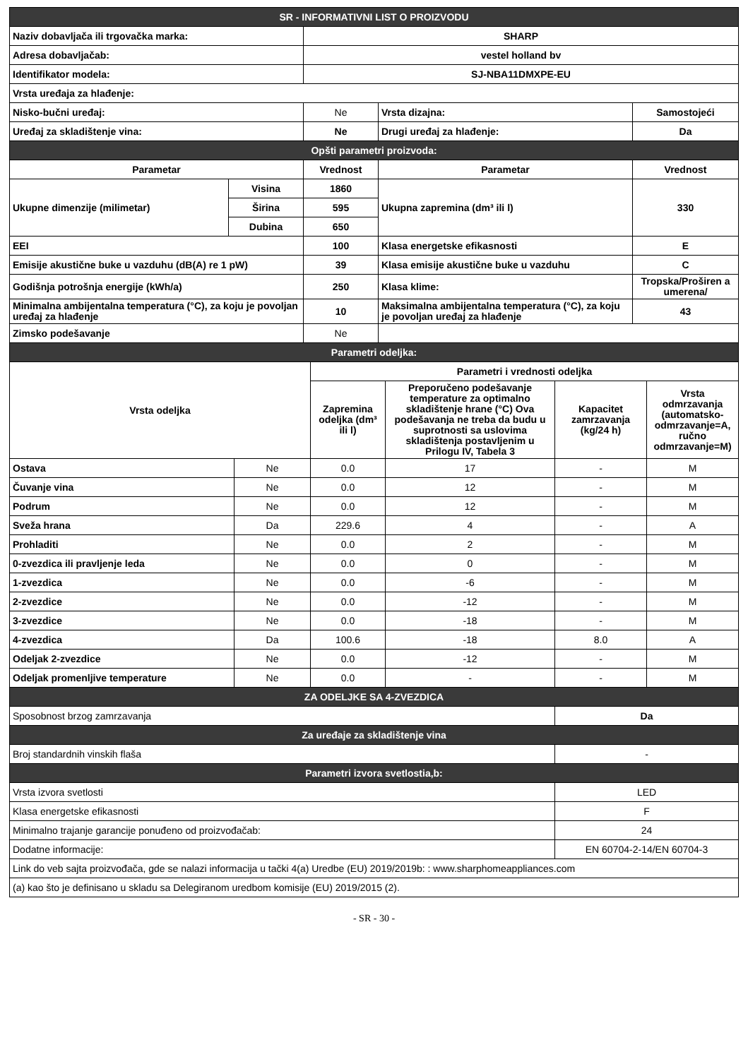| SR - INFORMATIVNI LIST O PROIZVODU | | | | |
| Naziv dobavljača ili trgovačka marka: | | SHARP | | |
| Adresa dobavljačab: | | vestel holland bv | | |
| Identifikator modela: | | SJ-NBA11DMXPE-EU | | |
| Vrsta uređaja za hlađenje: | | | | |
| Nisko-bučni uređaj: | | Ne | Vrsta dizajna: | Samostojeći |
| Uređaj za skladištenje vina: | | Ne | Drugi uređaj za hlađenje: | Da |
| Opšti parametri proizvoda: | | | | |
| Parametar | | Vrednost | Parametar | Vrednost |
| Ukupne dimenzije (milimetar) | Visina | 1860 | Ukupna zapremina (dm³ ili l) | 330 |
| | Širina | 595 | | |
| | Dubina | 650 | | |
| EEI | | 100 | Klasa energetske efikasnosti | E |
| Emisije akustične buke u vazduhu (dB(A) re 1 pW) | | 39 | Klasa emisije akustične buke u vazduhu | C |
| Godišnja potrošnja energije (kWh/a) | | 250 | Klasa klime: | Tropska/Proširen a umerena/ |
| Minimalna ambijentalna temperatura (°C), za koju je povoljan uređaj za hlađenje | | 10 | Maksimalna ambijentalna temperatura (°C), za koju je povoljan uređaj za hlađenje | 43 |
| Zimsko podešavanje | | Ne | | |
| Parametri odeljka: | | | | |
| Vrsta odeljka | | Parametri i vrednosti odeljka | | | |
| | | Zapremina odeljka (dm³ ili l) | Preporučeno podešavanje temperature za optimalno skladištenje hrane (°C) Ova podešavanja ne treba da budu u suprotnosti sa uslovima skladištenja postavljenim u Prilogu IV, Tabela 3 | Kapacitet zamrzavanja (kg/24 h) | Vrsta odmrzavanja (automatsko-odmrzavanje=A, ručno odmrzavanje=M) |
| Ostava | Ne | 0.0 | 17 | - | M |
| Čuvanje vina | Ne | 0.0 | 12 | - | M |
| Podrum | Ne | 0.0 | 12 | - | M |
| Sveža hrana | Da | 229.6 | 4 | - | A |
| Prohladiti | Ne | 0.0 | 2 | - | M |
| 0-zvezdica ili pravljenje leda | Ne | 0.0 | 0 | - | M |
| 1-zvezdica | Ne | 0.0 | -6 | - | M |
| 2-zvezdice | Ne | 0.0 | -12 | - | M |
| 3-zvezdice | Ne | 0.0 | -18 | - | M |
| 4-zvezdica | Da | 100.6 | -18 | 8.0 | A |
| Odeljak 2-zvezdice | Ne | 0.0 | -12 | - | M |
| Odeljak promenljive temperature | Ne | 0.0 | - | - | M |
| ZA ODELJKE SA 4-ZVEZDICA | | | | | |
| Sposobnost brzog zamrzavanja | | | | Da | |
| Za uređaje za skladištenje vina | | | | | |
| Broj standardnih vinskih flaša | | | | - | |
| Parametri izvora svetlostia,b: | | | | | |
| Vrsta izvora svetlosti | | | | LED | |
| Klasa energetske efikasnosti | | | | F | |
| Minimalno trajanje garancije ponuđeno od proizvođačab: | | | | 24 | |
| Dodatne informacije: | | | | EN 60704-2-14/EN 60704-3 | |
| Link do veb sajta proizvođača, gde se nalazi informacija u tački 4(a) Uredbe (EU) 2019/2019b: : www.sharphomeappliances.com | | | | | |
| (a) kao što je definisano u skladu sa Delegiranom uredbom komisije (EU) 2019/2015 (2). | | | | | |
- SR - 30 -